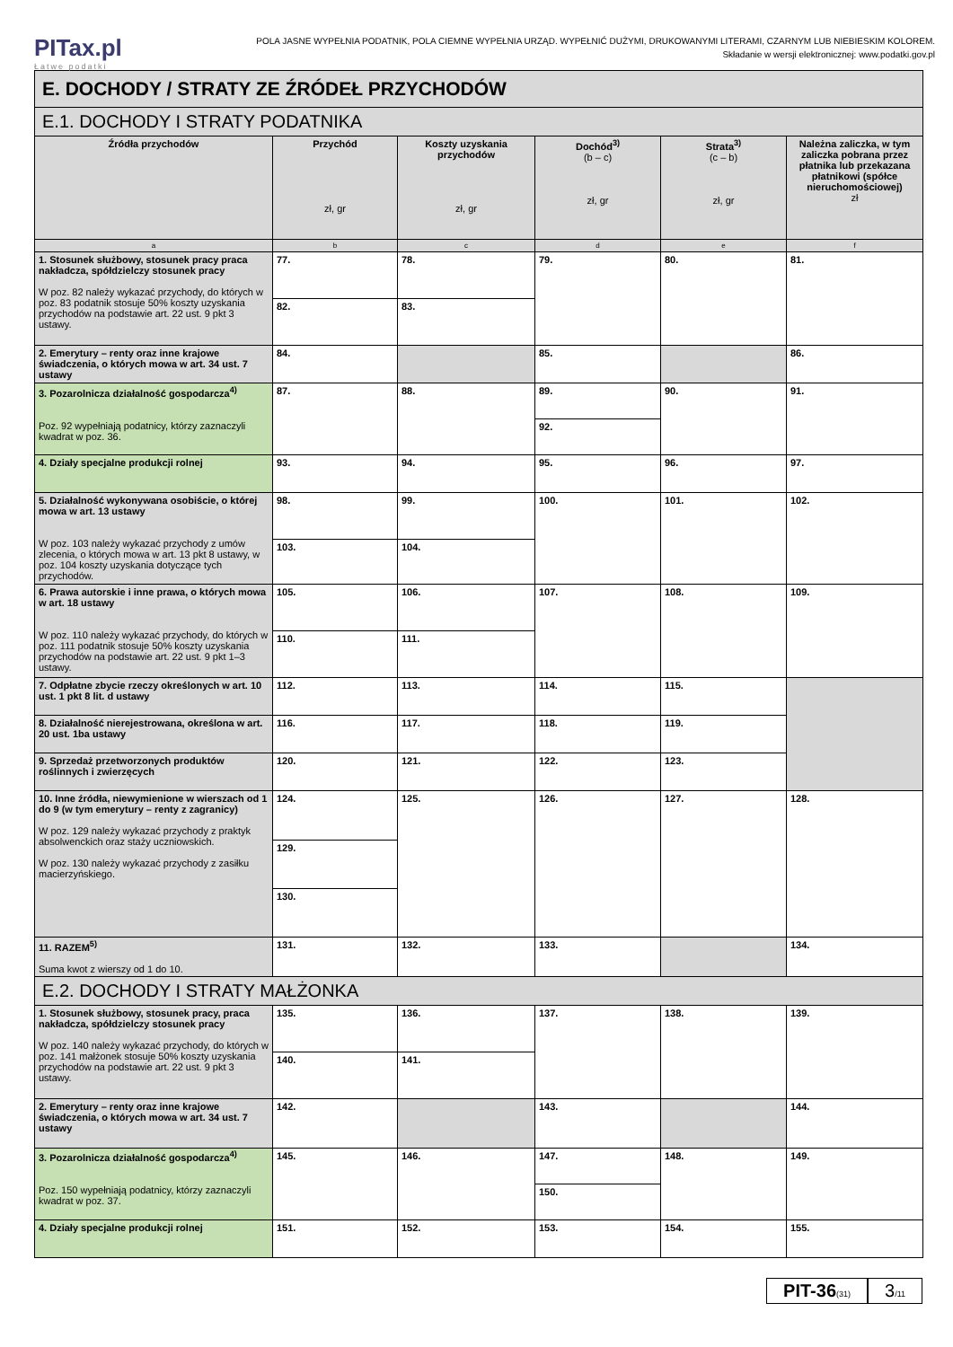PITax.pl
Łatwe podatki
POLA JASNE WYPEŁNIA PODATNIK, POLA CIEMNE WYPEŁNIA URZĄD. WYPEŁNIĆ DUŻYMI, DRUKOWANYMI LITERAMI, CZARNYM LUB NIEBIESKIM KOLOREM.
Składanie w wersji elektronicznej: www.podatki.gov.pl
| E. DOCHODY / STRATY ZE ŹRÓDEŁ PRZYCHODÓW | | | | | |
| E.1. DOCHODY I STRATY PODATNIKA | | | | | |
| Źródła przychodów | Przychód zł, gr | Koszty uzyskania przychodów zł, gr | Dochód<sup>3)</sup> (b – c) zł, gr | Strata<sup>3)</sup> (c – b) zł, gr | Należna zaliczka, w tym zaliczka pobrana przez płatnika lub przekazana płatnikowi (spółce nieruchomościowej) zł |
| a | b | c | d | e | f |
| 1. Stosunek służbowy, stosunek pracy praca nakładcza, spółdzielczy stosunek pracy W poz. 82 należy wykazać przychody, do których w poz. 83 podatnik stosuje 50% koszty uzyskania przychodów na podstawie art. 22 ust. 9 pkt 3 ustawy. | 77. | 78. | 79. | 80. | 81. |
| | 82. | 83. | | | |
| 2. Emerytury – renty oraz inne krajowe świadczenia, o których mowa w art. 34 ust. 7 ustawy | 84. | | 85. | | 86. |
| 3. Pozarolnicza działalność gospodarcza<sup>4)</sup> Poz. 92 wypełniają podatnicy, którzy zaznaczyli kwadrat w poz. 36. | 87. | 88. | 89. | 90. | 91. |
| | | | 92. | | |
| 4. Działy specjalne produkcji rolnej | 93. | 94. | 95. | 96. | 97. |
| 5. Działalność wykonywana osobiście, o której mowa w art. 13 ustawy W poz. 103 należy wykazać przychody z umów zlecenia, o których mowa w art. 13 pkt 8 ustawy, w poz. 104 koszty uzyskania dotyczące tych przychodów. | 98. | 99. | 100. | 101. | 102. |
| | 103. | 104. | | | |
| 6. Prawa autorskie i inne prawa, o których mowa w art. 18 ustawy W poz. 110 należy wykazać przychody, do których w poz. 111 podatnik stosuje 50% koszty uzyskania przychodów na podstawie art. 22 ust. 9 pkt 1–3 ustawy. | 105. | 106. | 107. | 108. | 109. |
| | 110. | 111. | | | |
| 7. Odpłatne zbycie rzeczy określonych w art. 10 ust. 1 pkt 8 lit. d ustawy | 112. | 113. | 114. | 115. | |
| 8. Działalność nierejestrowana, określona w art. 20 ust. 1ba ustawy | 116. | 117. | 118. | 119. | |
| 9. Sprzedaż przetworzonych produktów roślinnych i zwierzęcych | 120. | 121. | 122. | 123. | |
| 10. Inne źródła, niewymienione w wierszach od 1 do 9 (w tym emerytury – renty z zagranicy) W poz. 129 należy wykazać przychody z praktyk absolwenckich oraz staży uczniowskich. W poz. 130 należy wykazać przychody z zasiłku macierzyńskiego. | 124. | 125. | 126. | 127. | 128. |
| | 129. | | | | |
| | 130. | | | | |
| 11. RAZEM<sup>5)</sup> Suma kwot z wierszy od 1 do 10. | 131. | 132. | 133. | | 134. |
| E.2. DOCHODY I STRATY MAŁŻONKA | | | | | |
| 1. Stosunek służbowy, stosunek pracy, praca nakładcza, spółdzielczy stosunek pracy W poz. 140 należy wykazać przychody, do których w poz. 141 małżonek stosuje 50% koszty uzyskania przychodów na podstawie art. 22 ust. 9 pkt 3 ustawy. | 135. | 136. | 137. | 138. | 139. |
| | 140. | 141. | | | |
| 2. Emerytury – renty oraz inne krajowe świadczenia, o których mowa w art. 34 ust. 7 ustawy | 142. | | 143. | | 144. |
| 3. Pozarolnicza działalność gospodarcza<sup>4)</sup> Poz. 150 wypełniają podatnicy, którzy zaznaczyli kwadrat w poz. 37. | 145. | 146. | 147. | 148. | 149. |
| | | | 150. | | |
| 4. Działy specjalne produkcji rolnej | 151. | 152. | 153. | 154. | 155. |
PIT-36(31)
3/11